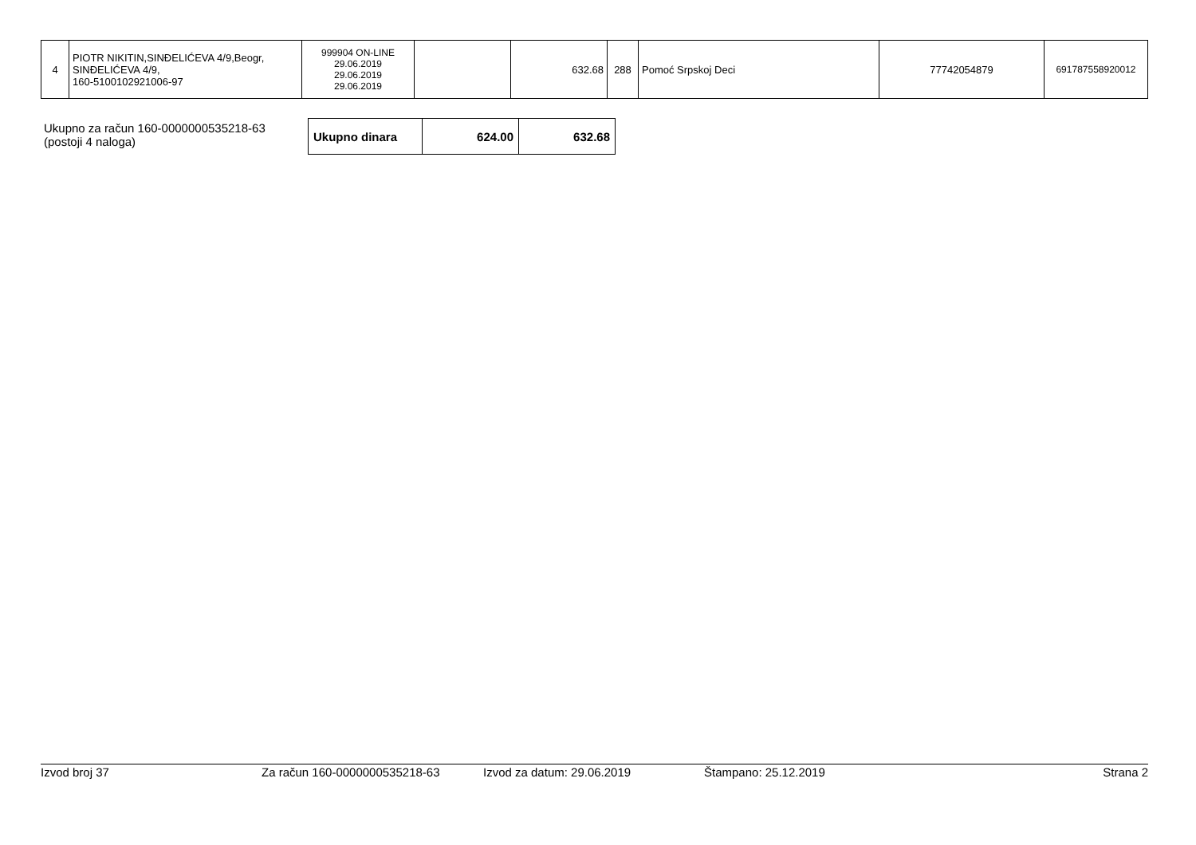| 4 | PIOTR NIKITIN,SINĐELIĆEVA 4/9,Beogr, SINĐELIĆEVA 4/9, 160-5100102921006-97 | 999904 ON-LINE 29.06.2019 29.06.2019 29.06.2019 | | 632.68 | 288 | Pomoć Srpskoj Deci | 77742054879 | 691787558920012 |
Ukupno za račun 160-0000000535218-63
(postoji 4 naloga)
| Ukupno dinara | 624.00 | 632.68 |
Izvod broj 37 Za račun 160-0000000535218-63 Izvod za datum: 29.06.2019 Štampano: 25.12.2019 Strana 2